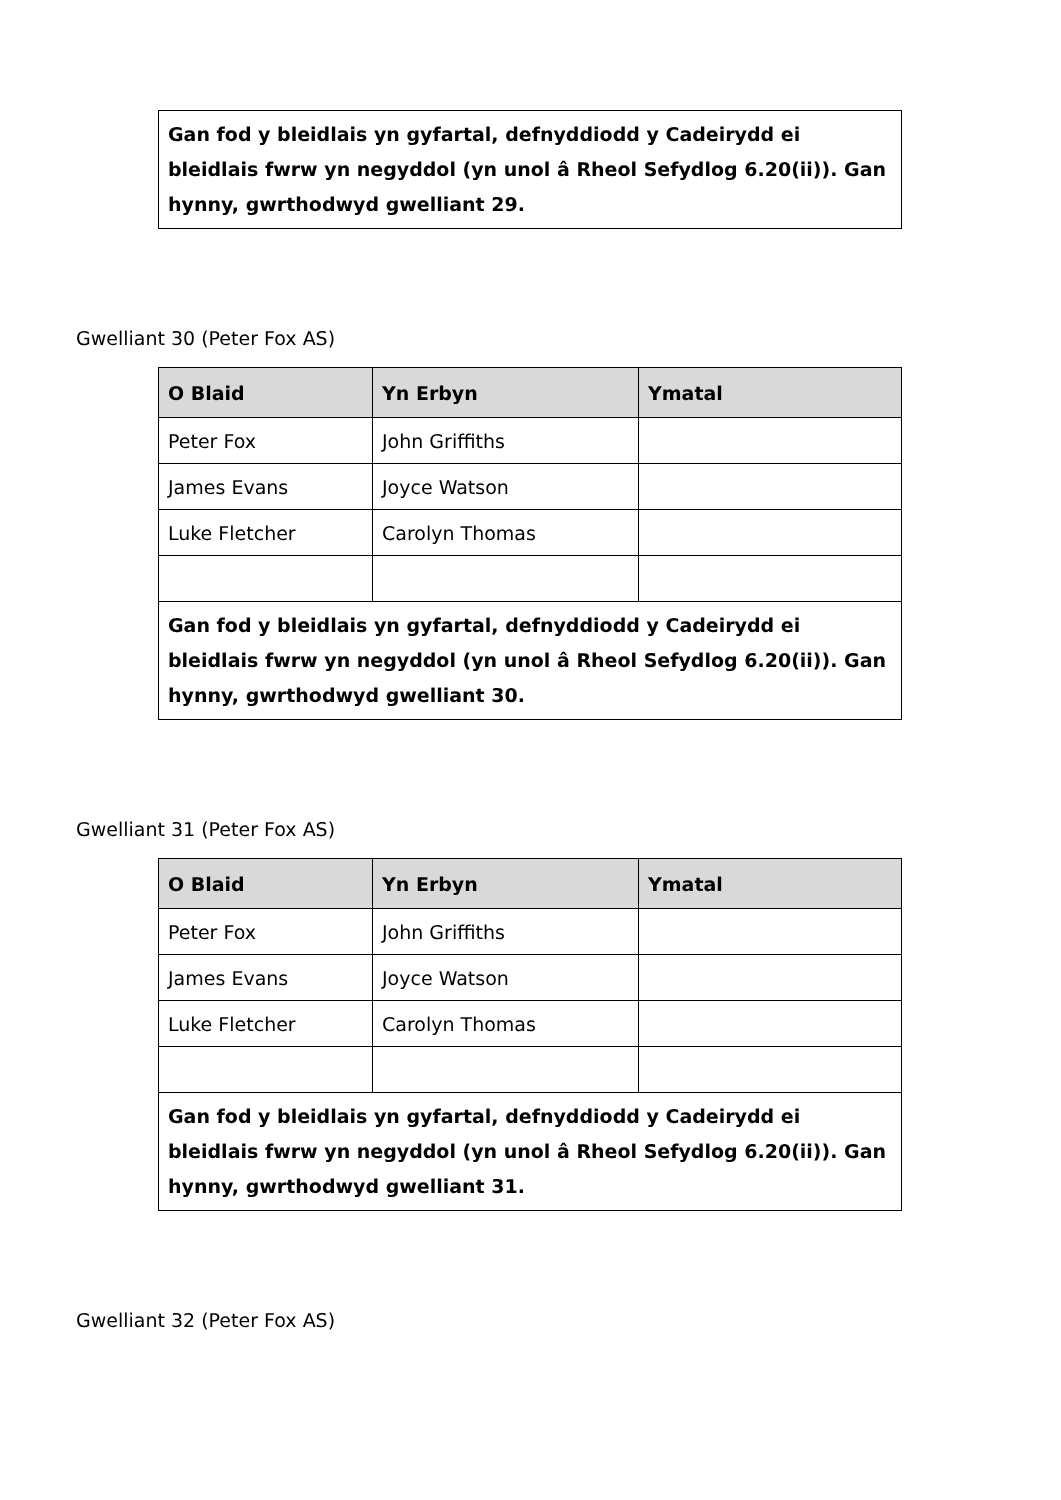Gan fod y bleidlais yn gyfartal, defnyddiodd y Cadeirydd ei bleidlais fwrw yn negyddol (yn unol â Rheol Sefydlog 6.20(ii)). Gan hynny, gwrthodwyd gwelliant 29.
Gwelliant 30 (Peter Fox AS)
| O Blaid | Yn Erbyn | Ymatal |
| --- | --- | --- |
| Peter Fox | John Griffiths | |
| James Evans | Joyce Watson | |
| Luke Fletcher | Carolyn Thomas | |
| Gan fod y bleidlais yn gyfartal, defnyddiodd y Cadeirydd ei bleidlais fwrw yn negyddol (yn unol â Rheol Sefydlog 6.20(ii)). Gan hynny, gwrthodwyd gwelliant 30. | | |
Gwelliant 31 (Peter Fox AS)
| O Blaid | Yn Erbyn | Ymatal |
| --- | --- | --- |
| Peter Fox | John Griffiths | |
| James Evans | Joyce Watson | |
| Luke Fletcher | Carolyn Thomas | |
| Gan fod y bleidlais yn gyfartal, defnyddiodd y Cadeirydd ei bleidlais fwrw yn negyddol (yn unol â Rheol Sefydlog 6.20(ii)). Gan hynny, gwrthodwyd gwelliant 31. | | |
Gwelliant 32 (Peter Fox AS)